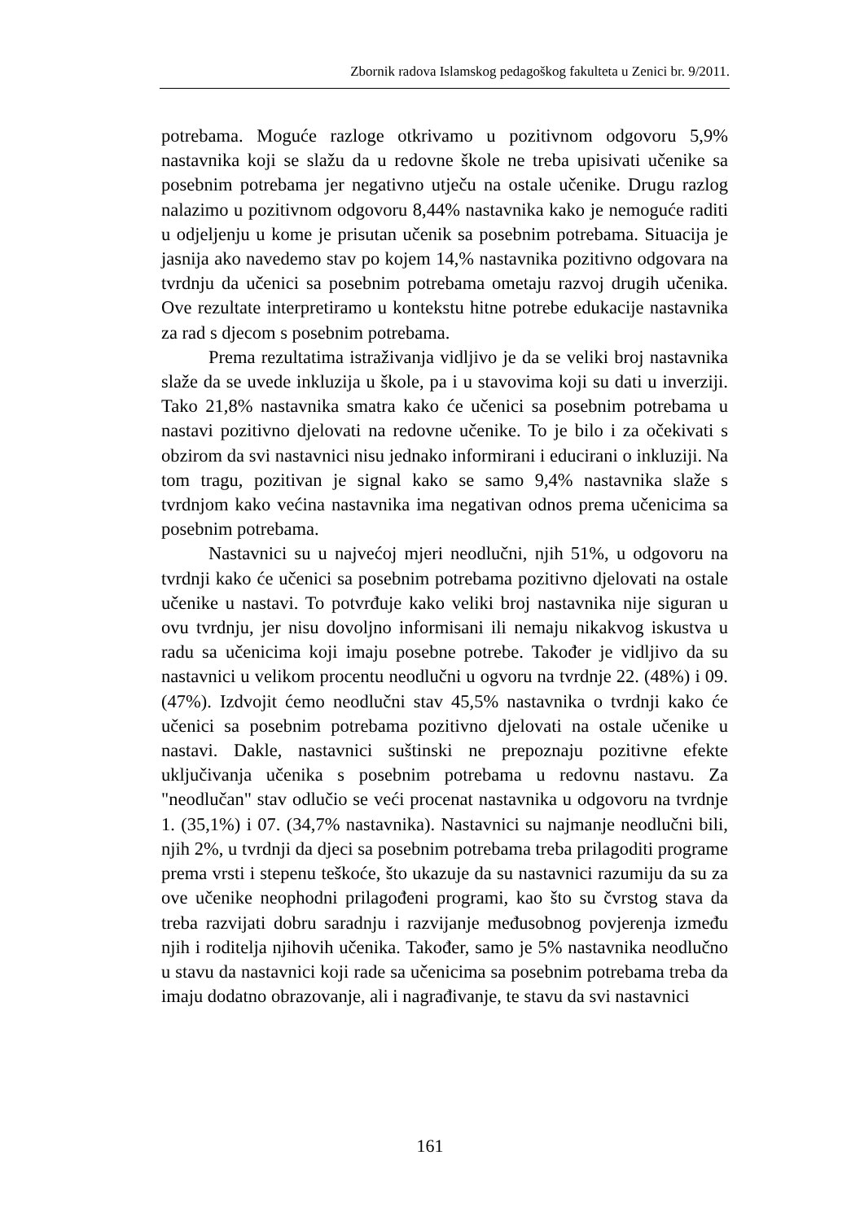Zbornik radova Islamskog pedagoškog fakulteta u Zenici br. 9/2011.
potrebama. Moguće razloge otkrivamo u pozitivnom odgovoru 5,9% nastavnika koji se slažu da u redovne škole ne treba upisivati učenike sa posebnim potrebama jer negativno utječu na ostale učenike. Drugu razlog nalazimo u pozitivnom odgovoru 8,44% nastavnika kako je nemoguće raditi u odjeljenju u kome je prisutan učenik sa posebnim potrebama. Situacija je jasnija ako navedemo stav po kojem 14,% nastavnika pozitivno odgovara na tvrdnju da učenici sa posebnim potrebama ometaju razvoj drugih učenika. Ove rezultate interpretiramo u kontekstu hitne potrebe edukacije nastavnika za rad s djecom s posebnim potrebama.
Prema rezultatima istraživanja vidljivo je da se veliki broj nastavnika slaže da se uvede inkluzija u škole, pa i u stavovima koji su dati u inverziji. Tako 21,8% nastavnika smatra kako će učenici sa posebnim potrebama u nastavi pozitivno djelovati na redovne učenike. To je bilo i za očekivati s obzirom da svi nastavnici nisu jednako informirani i educirani o inkluziji. Na tom tragu, pozitivan je signal kako se samo 9,4% nastavnika slaže s tvrdnjom kako većina nastavnika ima negativan odnos prema učenicima sa posebnim potrebama.
Nastavnici su u najvećoj mjeri neodlučni, njih 51%, u odgovoru na tvrdnji kako će učenici sa posebnim potrebama pozitivno djelovati na ostale učenike u nastavi. To potvrđuje kako veliki broj nastavnika nije siguran u ovu tvrdnju, jer nisu dovoljno informisani ili nemaju nikakvog iskustva u radu sa učenicima koji imaju posebne potrebe. Također je vidljivo da su nastavnici u velikom procentu neodlučni u ogvoru na tvrdnje 22. (48%) i 09. (47%). Izdvojit ćemo neodlučni stav 45,5% nastavnika o tvrdnji kako će učenici sa posebnim potrebama pozitivno djelovati na ostale učenike u nastavi. Dakle, nastavnici suštinski ne prepoznaju pozitivne efekte uključivanja učenika s posebnim potrebama u redovnu nastavu. Za "neodlučan" stav odlučio se veći procenat nastavnika u odgovoru na tvrdnje 1. (35,1%) i 07. (34,7% nastavnika). Nastavnici su najmanje neodlučni bili, njih 2%, u tvrdnji da djeci sa posebnim potrebama treba prilagoditi programe prema vrsti i stepenu teškoće, što ukazuje da su nastavnici razumiju da su za ove učenike neophodni prilagođeni programi, kao što su čvrstog stava da treba razvijati dobru saradnju i razvijanje međusobnog povjerenja između njih i roditelja njihovih učenika. Također, samo je 5% nastavnika neodlučno u stavu da nastavnici koji rade sa učenicima sa posebnim potrebama treba da imaju dodatno obrazovanje, ali i nagrađivanje, te stavu da svi nastavnici
161